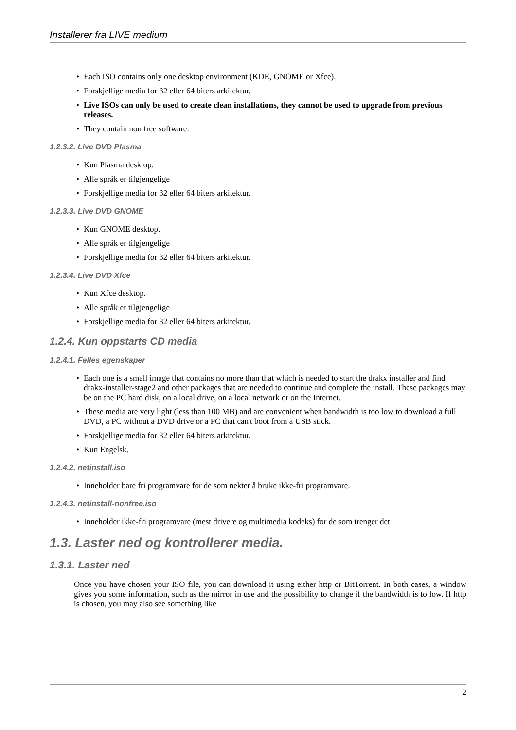Installerer fra LIVE medium
Each ISO contains only one desktop environment (KDE, GNOME or Xfce).
Forskjellige media for 32 eller 64 biters arkitektur.
Live ISOs can only be used to create clean installations, they cannot be used to upgrade from previous releases.
They contain non free software.
1.2.3.2. Live DVD Plasma
Kun Plasma desktop.
Alle språk er tilgjengelige
Forskjellige media for 32 eller 64 biters arkitektur.
1.2.3.3. Live DVD GNOME
Kun GNOME desktop.
Alle språk er tilgjengelige
Forskjellige media for 32 eller 64 biters arkitektur.
1.2.3.4. Live DVD Xfce
Kun Xfce desktop.
Alle språk er tilgjengelige
Forskjellige media for 32 eller 64 biters arkitektur.
1.2.4. Kun oppstarts CD media
1.2.4.1. Felles egenskaper
Each one is a small image that contains no more than that which is needed to start the drakx installer and find drakx-installer-stage2 and other packages that are needed to continue and complete the install. These packages may be on the PC hard disk, on a local drive, on a local network or on the Internet.
These media are very light (less than 100 MB) and are convenient when bandwidth is too low to download a full DVD, a PC without a DVD drive or a PC that can't boot from a USB stick.
Forskjellige media for 32 eller 64 biters arkitektur.
Kun Engelsk.
1.2.4.2. netinstall.iso
Inneholder bare fri programvare for de som nekter å bruke ikke-fri programvare.
1.2.4.3. netinstall-nonfree.iso
Inneholder ikke-fri programvare (mest drivere og multimedia kodeks) for de som trenger det.
1.3. Laster ned og kontrollerer media.
1.3.1. Laster ned
Once you have chosen your ISO file, you can download it using either http or BitTorrent. In both cases, a window gives you some information, such as the mirror in use and the possibility to change if the bandwidth is to low. If http is chosen, you may also see something like
2